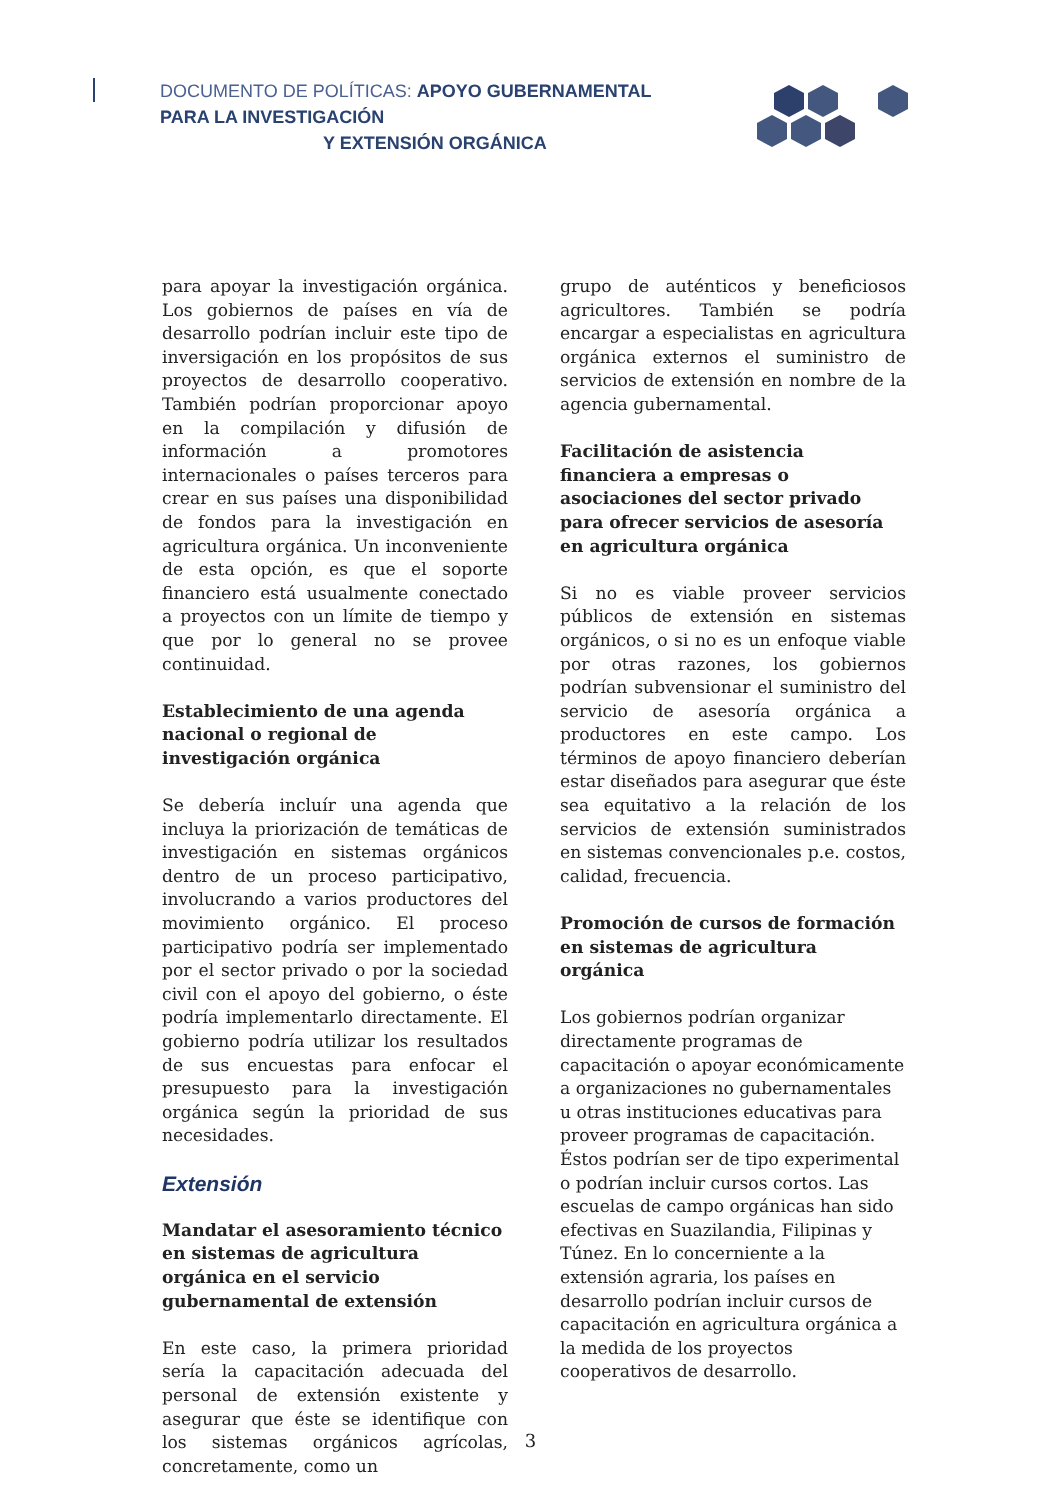DOCUMENTO DE POLÍTICAS: APOYO GUBERNAMENTAL PARA LA INVESTIGACIÓN
Y EXTENSIÓN ORGÁNICA
para apoyar la investigación orgánica. Los gobiernos de países en vía de desarrollo podrían incluir este tipo de inversigación en los propósitos de sus proyectos de desarrollo cooperativo. También podrían proporcionar apoyo en la compilación y difusión de información a promotores internacionales o países terceros para crear en sus países una disponibilidad de fondos para la investigación en agricultura orgánica. Un inconveniente de esta opción, es que el soporte financiero está usualmente conectado a proyectos con un límite de tiempo y que por lo general no se provee continuidad.
Establecimiento de una agenda nacional o regional de investigación orgánica
Se debería incluír una agenda que incluya la priorización de temáticas de investigación en sistemas orgánicos dentro de un proceso participativo, involucrando a varios productores del movimiento orgánico. El proceso participativo podría ser implementado por el sector privado o por la sociedad civil con el apoyo del gobierno, o éste podría implementarlo directamente. El gobierno podría utilizar los resultados de sus encuestas para enfocar el presupuesto para la investigación orgánica según la prioridad de sus necesidades.
Extensión
Mandatar el asesoramiento técnico en sistemas de agricultura orgánica en el servicio gubernamental de extensión
En este caso, la primera prioridad sería la capacitación adecuada del personal de extensión existente y asegurar que éste se identifique con los sistemas orgánicos agrícolas, concretamente, como un
grupo de auténticos y beneficiosos agricultores. También se podría encargar a especialistas en agricultura orgánica externos el suministro de servicios de extensión en nombre de la agencia gubernamental.
Facilitación de asistencia financiera a empresas o asociaciones del sector privado para ofrecer servicios de asesoría en agricultura orgánica
Si no es viable proveer servicios públicos de extensión en sistemas orgánicos, o si no es un enfoque viable por otras razones, los gobiernos podrían subvensionar el suministro del servicio de asesoría orgánica a productores en este campo. Los términos de apoyo financiero deberían estar diseñados para asegurar que éste sea equitativo a la relación de los servicios de extensión suministrados en sistemas convencionales p.e. costos, calidad, frecuencia.
Promoción de cursos de formación en sistemas de agricultura orgánica
Los gobiernos podrían organizar directamente programas de capacitación o apoyar económicamente a organizaciones no gubernamentales u otras instituciones educativas para proveer programas de capacitación. Éstos podrían ser de tipo experimental o podrían incluir cursos cortos. Las escuelas de campo orgánicas han sido efectivas en Suazilandia, Filipinas y Túnez. En lo concerniente a la extensión agraria, los países en desarrollo podrían incluir cursos de capacitación en agricultura orgánica a la medida de los proyectos cooperativos de desarrollo.
3